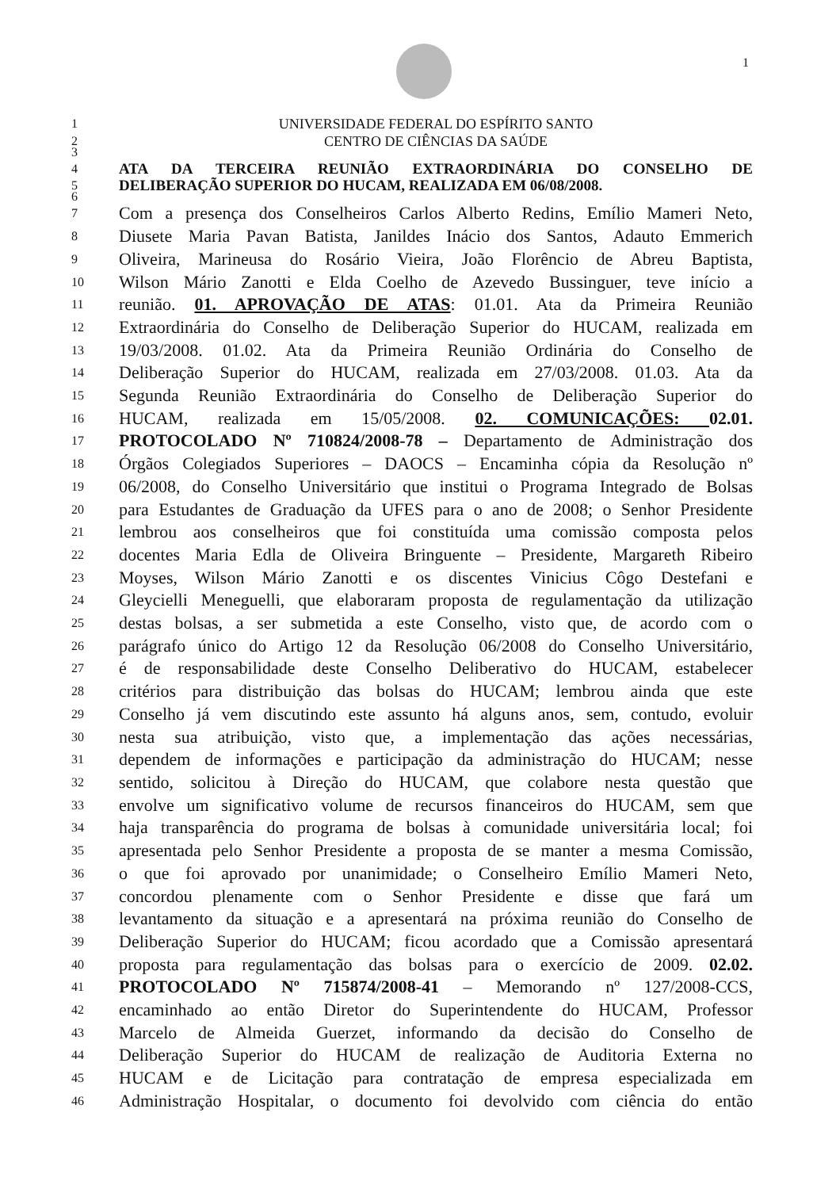1
1 UNIVERSIDADE FEDERAL DO ESPÍRITO SANTO
2 CENTRO DE CIÊNCIAS DA SAÚDE
3
4 ATA DA TERCEIRA REUNIÃO EXTRAORDINÁRIA DO CONSELHO DE
5 DELIBERAÇÃO SUPERIOR DO HUCAM, REALIZADA EM 06/08/2008.
6
7 Com a presença dos Conselheiros Carlos Alberto Redins, Emílio Mameri Neto,
8 Diusete Maria Pavan Batista, Janildes Inácio dos Santos, Adauto Emmerich
9 Oliveira, Marineusa do Rosário Vieira, João Florêncio de Abreu Baptista,
10 Wilson Mário Zanotti e Elda Coelho de Azevedo Bussinguer, teve início a
11 reunião. 01. APROVAÇÃO DE ATAS: 01.01. Ata da Primeira Reunião
12 Extraordinária do Conselho de Deliberação Superior do HUCAM, realizada em
13 19/03/2008. 01.02. Ata da Primeira Reunião Ordinária do Conselho de
14 Deliberação Superior do HUCAM, realizada em 27/03/2008. 01.03. Ata da
15 Segunda Reunião Extraordinária do Conselho de Deliberação Superior do
16 HUCAM, realizada em 15/05/2008. 02. COMUNICAÇÕES: 02.01.
17 PROTOCOLADO Nº 710824/2008-78 – Departamento de Administração dos
18 Órgãos Colegiados Superiores – DAOCS – Encaminha cópia da Resolução nº
19 06/2008, do Conselho Universitário que institui o Programa Integrado de Bolsas
20 para Estudantes de Graduação da UFES para o ano de 2008; o Senhor Presidente
21 lembrou aos conselheiros que foi constituída uma comissão composta pelos
22 docentes Maria Edla de Oliveira Bringuente – Presidente, Margareth Ribeiro
23 Moyses, Wilson Mário Zanotti e os discentes Vinicius Côgo Destefani e
24 Gleycielli Meneguelli, que elaboraram proposta de regulamentação da utilização
25 destas bolsas, a ser submetida a este Conselho, visto que, de acordo com o
26 parágrafo único do Artigo 12 da Resolução 06/2008 do Conselho Universitário,
27 é de responsabilidade deste Conselho Deliberativo do HUCAM, estabelecer
28 critérios para distribuição das bolsas do HUCAM; lembrou ainda que este
29 Conselho já vem discutindo este assunto há alguns anos, sem, contudo, evoluir
30 nesta sua atribuição, visto que, a implementação das ações necessárias,
31 dependem de informações e participação da administração do HUCAM; nesse
32 sentido, solicitou à Direção do HUCAM, que colabore nesta questão que
33 envolve um significativo volume de recursos financeiros do HUCAM, sem que
34 haja transparência do programa de bolsas à comunidade universitária local; foi
35 apresentada pelo Senhor Presidente a proposta de se manter a mesma Comissão,
36 o que foi aprovado por unanimidade; o Conselheiro Emílio Mameri Neto,
37 concordou plenamente com o Senhor Presidente e disse que fará um
38 levantamento da situação e a apresentará na próxima reunião do Conselho de
39 Deliberação Superior do HUCAM; ficou acordado que a Comissão apresentará
40 proposta para regulamentação das bolsas para o exercício de 2009. 02.02.
41 PROTOCOLADO Nº 715874/2008-41 – Memorando nº 127/2008-CCS,
42 encaminhado ao então Diretor do Superintendente do HUCAM, Professor
43 Marcelo de Almeida Guerzet, informando da decisão do Conselho de
44 Deliberação Superior do HUCAM de realização de Auditoria Externa no
45 HUCAM e de Licitação para contratação de empresa especializada em
46 Administração Hospitalar, o documento foi devolvido com ciência do então